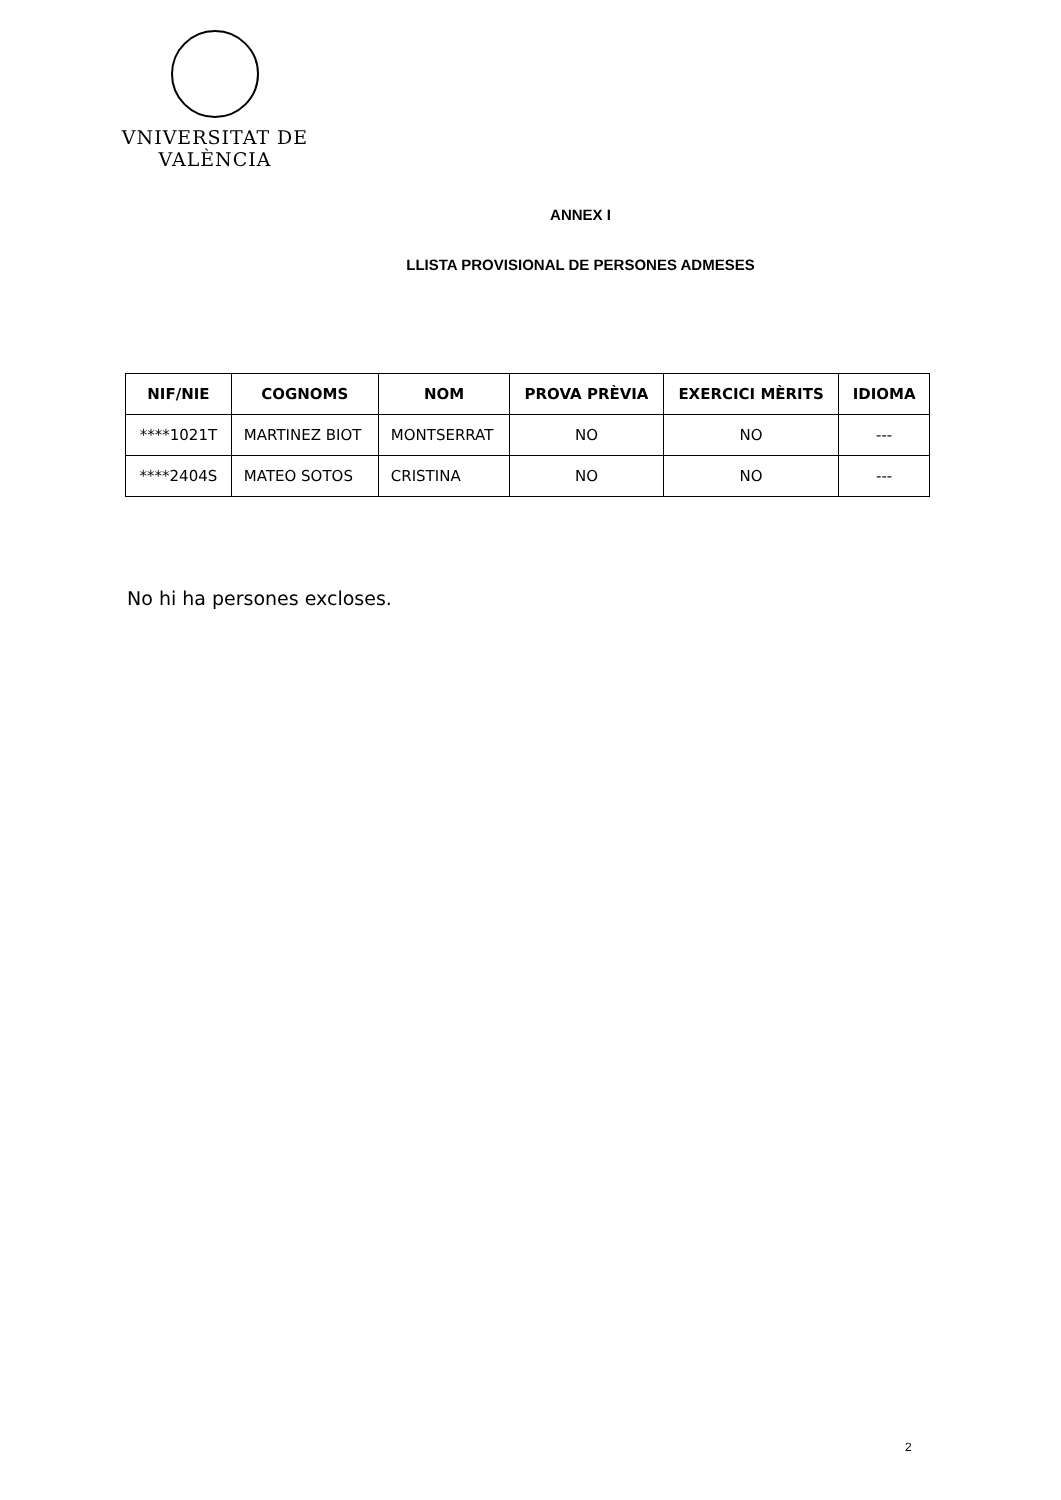VNIVERSITAT DE VALÈNCIA
ANNEX I
LLISTA PROVISIONAL DE PERSONES ADMESES
| NIF/NIE | COGNOMS | NOM | PROVA PRÈVIA | EXERCICI MÈRITS | IDIOMA |
| --- | --- | --- | --- | --- | --- |
| ****1021T | MARTINEZ BIOT | MONTSERRAT | NO | NO | --- |
| ****2404S | MATEO SOTOS | CRISTINA | NO | NO | --- |
No hi ha persones excloses.
2